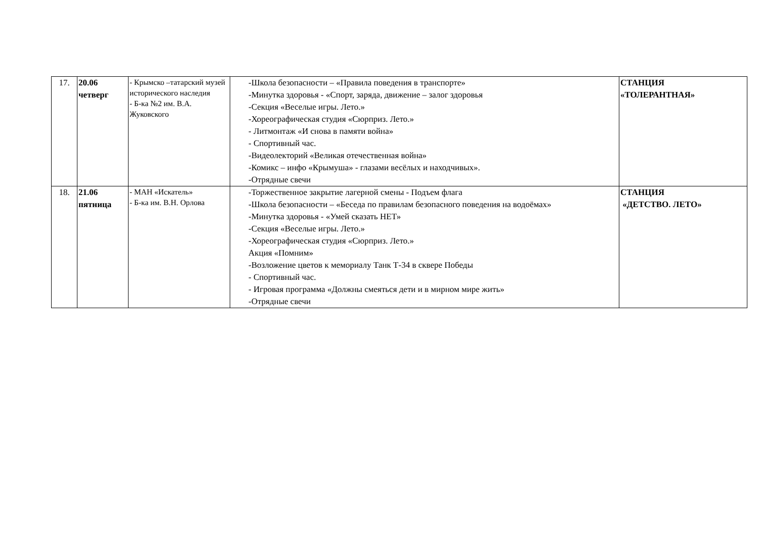| 17. | 20.06 четверг | - Крымско –татарский музей исторического наследия - Б-ка №2 им. В.А. Жуковского | -Школа безопасности – «Правила поведения в транспорте» -Минутка здоровья - «Спорт, заряда, движение – залог здоровья -Секция «Веселые игры. Лето.» -Хореографическая студия «Сюрприз. Лето.» - Литмонтаж «И снова в памяти война» - Спортивный час. -Видеолекторий «Великая отечественная война» -Комикс – инфо «Крымуша» - глазами весёлых и находчивых». -Отрядные свечи | СТАНЦИЯ «ТОЛЕРАНТНАЯ» |
| 18. | 21.06 пятница | - МАН «Искатель» - Б-ка им. В.Н. Орлова | -Торжественное закрытие лагерной смены - Подъем флага -Школа безопасности – «Беседа по правилам безопасного поведения на водоёмах» -Минутка здоровья - «Умей сказать НЕТ» -Секция «Веселые игры. Лето.» -Хореографическая студия «Сюрприз. Лето.» Акция «Помним» -Возложение цветов к мемориалу Танк Т-34 в сквере Победы - Спортивный час. - Игровая программа «Должны смеяться дети и в мирном мире жить» -Отрядные свечи | СТАНЦИЯ «ДЕТСТВО. ЛЕТО» |